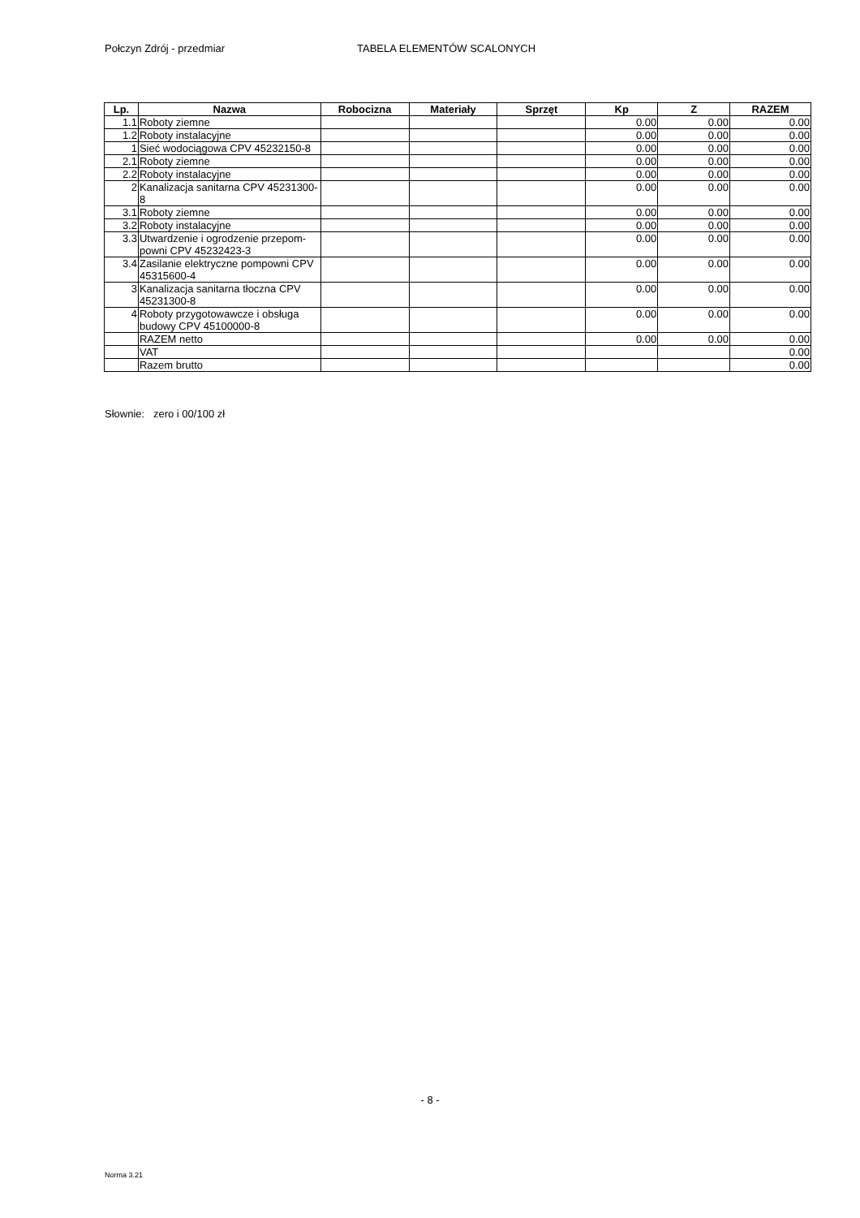Połczyn Zdrój - przedmiar TABELA ELEMENTÓW SCALONYCH
| Lp. | Nazwa | Robocizna | Materiały | Sprzęt | Kp | Z | RAZEM |
| --- | --- | --- | --- | --- | --- | --- | --- |
| 1.1 | Roboty ziemne | | | | 0.00 | 0.00 | 0.00 |
| 1.2 | Roboty instalacyjne | | | | 0.00 | 0.00 | 0.00 |
| 1 | Sieć wodociągowa CPV 45232150-8 | | | | 0.00 | 0.00 | 0.00 |
| 2.1 | Roboty ziemne | | | | 0.00 | 0.00 | 0.00 |
| 2.2 | Roboty instalacyjne | | | | 0.00 | 0.00 | 0.00 |
| 2 | Kanalizacja sanitarna CPV 45231300-8 | | | | 0.00 | 0.00 | 0.00 |
| 3.1 | Roboty ziemne | | | | 0.00 | 0.00 | 0.00 |
| 3.2 | Roboty instalacyjne | | | | 0.00 | 0.00 | 0.00 |
| 3.3 | Utwardzenie i ogrodzenie przepom-powni CPV 45232423-3 | | | | 0.00 | 0.00 | 0.00 |
| 3.4 | Zasilanie elektryczne pompowni CPV 45315600-4 | | | | 0.00 | 0.00 | 0.00 |
| 3 | Kanalizacja sanitarna tłoczna CPV 45231300-8 | | | | 0.00 | 0.00 | 0.00 |
| 4 | Roboty przygotowawcze i obsługa budowy CPV 45100000-8 | | | | 0.00 | 0.00 | 0.00 |
| | RAZEM netto | | | | 0.00 | 0.00 | 0.00 |
| | VAT | | | | | | 0.00 |
| | Razem brutto | | | | | | 0.00 |
Słownie: zero i 00/100 zł
- 8 -
Norma 3.21